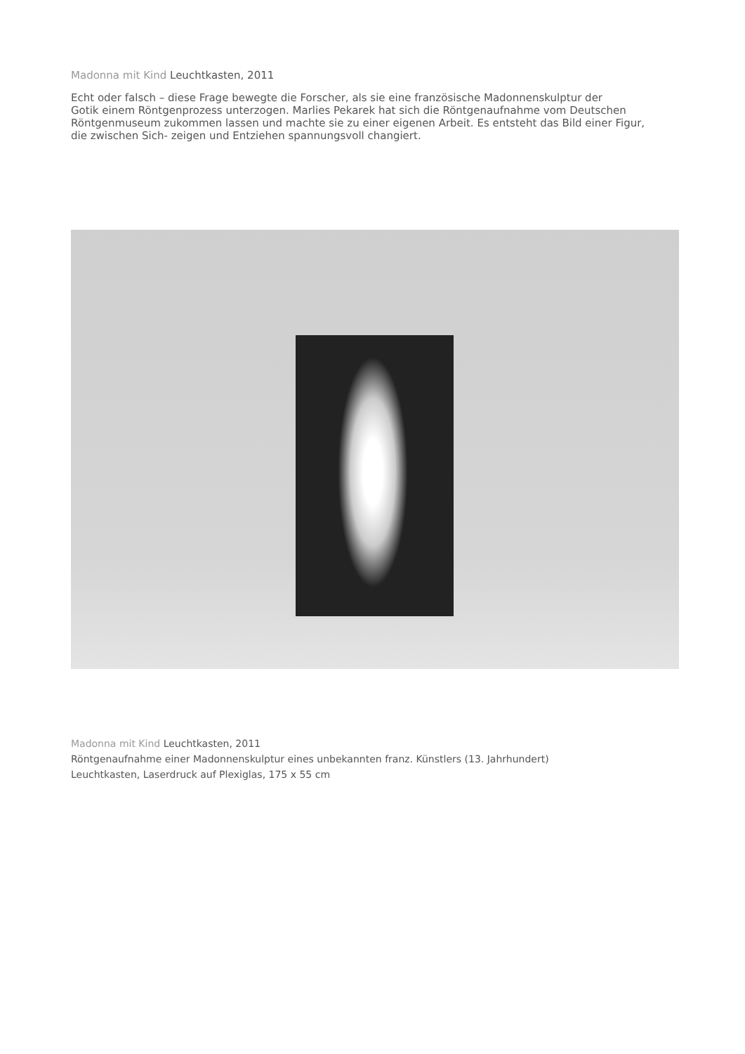Madonna mit Kind Leuchtkasten, 2011
Echt oder falsch – diese Frage bewegte die Forscher, als sie eine französische Madonnenskulptur der
Gotik einem Röntgenprozess unterzogen. Marlies Pekarek hat sich die Röntgenaufnahme vom Deutschen
Röntgenmuseum zukommen lassen und machte sie zu einer eigenen Arbeit. Es entsteht das Bild einer Figur,
die zwischen Sich- zeigen und Entziehen spannungsvoll changiert.
Madonna mit Kind Leuchtkasten, 2011
Röntgenaufnahme einer Madonnenskulptur eines unbekannten franz. Künstlers (13. Jahrhundert)
Leuchtkasten, Laserdruck auf Plexiglas, 175 x 55 cm